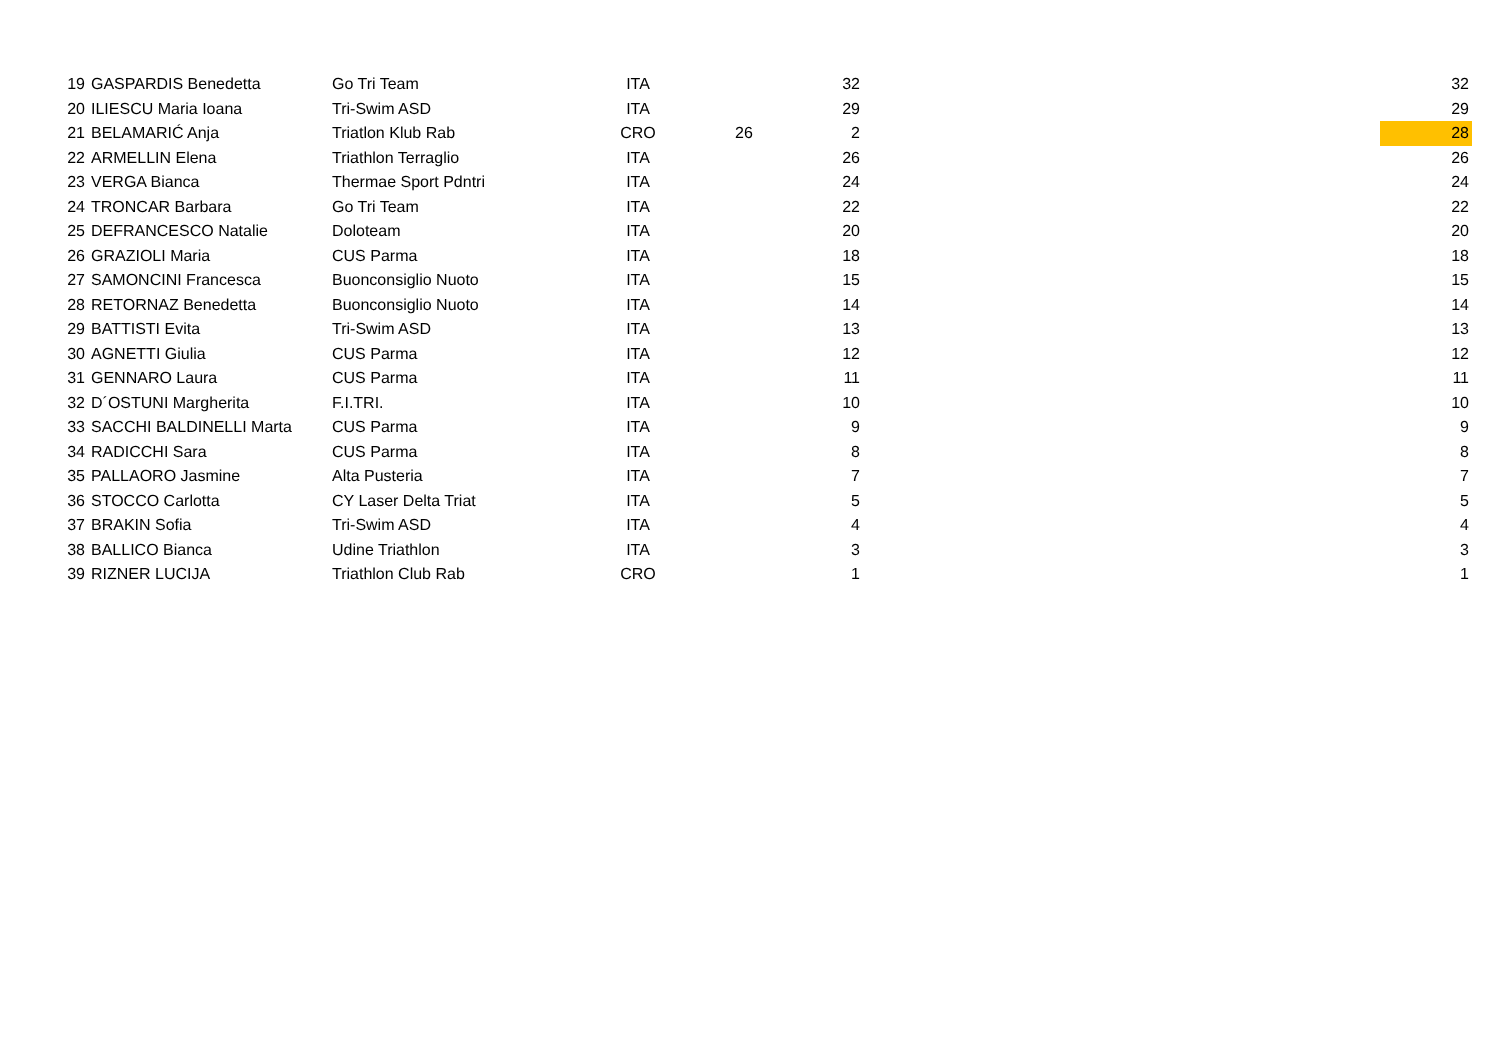| 19 | GASPARDIS Benedetta | Go Tri Team | ITA | | 32 | | 32 |
| 20 | ILIESCU Maria Ioana | Tri-Swim ASD | ITA | | 29 | | 29 |
| 21 | BELAMARIĆ Anja | Triatlon Klub Rab | CRO | 26 | 2 | | 28 |
| 22 | ARMELLIN Elena | Triathlon Terraglio | ITA | | 26 | | 26 |
| 23 | VERGA Bianca | Thermae Sport Pdntri | ITA | | 24 | | 24 |
| 24 | TRONCAR Barbara | Go Tri Team | ITA | | 22 | | 22 |
| 25 | DEFRANCESCO Natalie | Doloteam | ITA | | 20 | | 20 |
| 26 | GRAZIOLI Maria | CUS Parma | ITA | | 18 | | 18 |
| 27 | SAMONCINI Francesca | Buonconsiglio Nuoto | ITA | | 15 | | 15 |
| 28 | RETORNAZ Benedetta | Buonconsiglio Nuoto | ITA | | 14 | | 14 |
| 29 | BATTISTI Evita | Tri-Swim ASD | ITA | | 13 | | 13 |
| 30 | AGNETTI Giulia | CUS Parma | ITA | | 12 | | 12 |
| 31 | GENNARO Laura | CUS Parma | ITA | | 11 | | 11 |
| 32 | D´OSTUNI Margherita | F.I.TRI. | ITA | | 10 | | 10 |
| 33 | SACCHI BALDINELLI Marta | CUS Parma | ITA | | 9 | | 9 |
| 34 | RADICCHI Sara | CUS Parma | ITA | | 8 | | 8 |
| 35 | PALLAORO Jasmine | Alta Pusteria | ITA | | 7 | | 7 |
| 36 | STOCCO Carlotta | CY Laser Delta Triat | ITA | | 5 | | 5 |
| 37 | BRAKIN Sofia | Tri-Swim ASD | ITA | | 4 | | 4 |
| 38 | BALLICO Bianca | Udine Triathlon | ITA | | 3 | | 3 |
| 39 | RIZNER LUCIJA | Triathlon Club Rab | CRO | | 1 | | 1 |